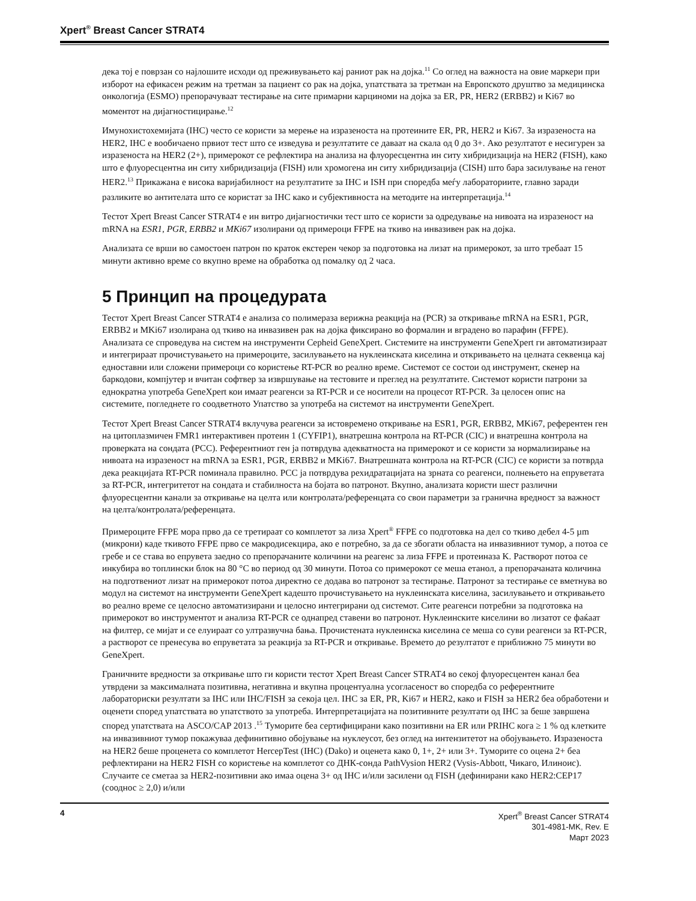Xpert<sup>®</sup> Breast Cancer STRAT4
дека тој е поврзан со најлошите исходи од преживувањето кај раниот рак на дојка.<sup>11</sup> Со оглед на важноста на овие маркери при изборот на ефикасен режим на третман за пациент со рак на дојка, упатствата за третман на Европското друштво за медицинска онкологија (ESMO) препорачуваат тестирање на сите примарни карциноми на дојка за ER, PR, HER2 (ERBB2) и Ki67 во моментот на дијагностицирање.<sup>12</sup>
Имунохистохемијата (IHC) често се користи за мерење на изразеноста на протеините ER, PR, HER2 и Ki67. За изразеноста на HER2, IHC е вообичаено првиот тест што се изведува и резултатите се даваат на скала од 0 до 3+. Ако резултатот е несигурен за изразеноста на HER2 (2+), примерокот се рефлектира на анализа на флуоресцентна ин ситу хибридизација на HER2 (FISH), како што е флуоресцентна ин ситу хибридизација (FISH) или хромогена ин ситу хибридизација (CISH) што бара засилување на генот HER2.<sup>13</sup> Прикажана е висока варијабилност на резултатите за IHC и ISH при споредба меѓу лабораториите, главно заради разликите во антителата што се користат за IHC како и субјективноста на методите на интерпретација.<sup>14</sup>
Тестот Xpert Breast Cancer STRAT4 е ин витро дијагностички тест што се користи за одредување на нивоата на изразеност на mRNA на ESR1, PGR, ERBB2 и MKi67 изолирани од примероци FFPE на ткиво на инвазивен рак на дојка.
Анализата се врши во самостоен патрон по краток екстерен чекор за подготовка на лизат на примерокот, за што требаат 15 минути активно време со вкупно време на обработка од помалку од 2 часа.
5 Принцип на процедурата
Тестот Xpert Breast Cancer STRAT4 е анализа со полимераза верижна реакција на (PCR) за откривање mRNA на ESR1, PGR, ERBB2 и MKi67 изолирана од ткиво на инвазивен рак на дојка фиксирано во формалин и вградено во парафин (FFPE). Анализата се спроведува на систем на инструменти Cepheid GeneXpert. Системите на инструменти GeneXpert ги автоматизираат и интегрираат прочистувањето на примероците, засилувањето на нуклеинската киселина и откривањето на целната секвенца кај едноставни или сложени примероци со користење RT-PCR во реално време. Системот се состои од инструмент, скенер на баркодови, компјутер и вчитан софтвер за извршување на тестовите и преглед на резултатите. Системот користи патрони за еднократна употреба GeneXpert кои имаат реагенси за RT-PCR и се носители на процесот RT-PCR. За целосен опис на системите, погледнете го соодветното Упатство за употреба на системот на инструменти GeneXpert.
Тестот Xpert Breast Cancer STRAT4 вклучува реагенси за истовремено откривање на ESR1, PGR, ERBB2, MKi67, референтен ген на цитоплазмичен FMR1 интерактивен протеин 1 (CYFIP1), внатрешна контрола на RT-PCR (CIC) и внатрешна контрола на проверката на сондата (PCC). Референтниот ген ја потврдува адекватноста на примерокот и се користи за нормализирање на нивоата на изразеност на mRNA за ESR1, PGR, ERBB2 и MKi67. Внатрешната контрола на RT-PCR (CIC) се користи за потврда дека реакцијата RT-PCR поминала правилно. PCC ја потврдува рехидратацијата на зрната со реагенси, полнењето на епруветата за RT-PCR, интегритетот на сондата и стабилноста на бојата во патронот. Вкупно, анализата користи шест различни флуоресцентни канали за откривање на целта или контролата/референцата со свои параметри за гранична вредност за важност на целта/контролата/референцата.
Примероците FFPE мора прво да се третираат со комплетот за лиза Xpert<sup>®</sup> FFPE со подготовка на дел со ткиво дебел 4-5 µm (микрони) каде ткивото FFPE прво се макродисекцира, ако е потребно, за да се збогати областа на инвазивниот тумор, а потоа се гребе и се става во епрувета заедно со препорачаните количини на реагенс за лиза FFPE и протеиназа K. Растворот потоа се инкубира во топлински блок на 80 °C во период од 30 минути. Потоа со примерокот се меша етанол, а препорачаната количина на подготвениот лизат на примерокот потоа директно се додава во патронот за тестирање. Патронот за тестирање се вметнува во модул на системот на инструменти GeneXpert кадешто прочистувањето на нуклеинската киселина, засилувањето и откривањето во реално време се целосно автоматизирани и целосно интегрирани од системот. Сите реагенси потребни за подготовка на примерокот во инструментот и анализа RT-PCR се однапред ставени во патронот. Нуклеинските киселини во лизатот се фаќаат на филтер, се мијат и се елуираат со ултразвучна бања. Прочистената нуклеинска киселина се меша со суви реагенси за RT-PCR, а растворот се пренесува во епруветата за реакција за RT-PCR и откривање. Времето до резултатот е приближно 75 минути во GeneXpert.
Граничните вредности за откривање што ги користи тестот Xpert Breast Cancer STRAT4 во секој флуоресцентен канал беа утврдени за максималната позитивна, негативна и вкупна процентуална усогласеност во споредба со референтните лабораториски резултати за IHC или IHC/FISH за секоја цел. IHC за ER, PR, Ki67 и HER2, како и FISH за HER2 беа обработени и оценети според упатствата во упатството за употреба. Интерпретацијата на позитивните резултати од IHC за беше завршена според упатствата на ASCO/CAP 2013 .<sup>15</sup> Туморите беа сертифицирани како позитивни на ER или PRIHC кога ≥ 1 % од клетките на инвазивниот тумор покажуваа дефинитивно обојување на нуклеусот, без оглед на интензитетот на обојувањето. Изразеноста на HER2 беше проценета со комплетот HercepTest (IHC) (Dako) и оценета како 0, 1+, 2+ или 3+. Туморите со оцена 2+ беа рефлектирани на HER2 FISH со користење на комплетот со ДНК-сонда PathVysion HER2 (Vysis-Abbott, Чикаго, Илиноис). Случаите се сметаа за HER2-позитивни ако имаа оцена 3+ од IHC и/или засилени од FISH (дефинирани како HER2:CEP17 (сооднос ≥ 2,0) и/или
4
Xpert<sup>®</sup> Breast Cancer STRAT4
301-4981-MK, Rev. E
Март 2023